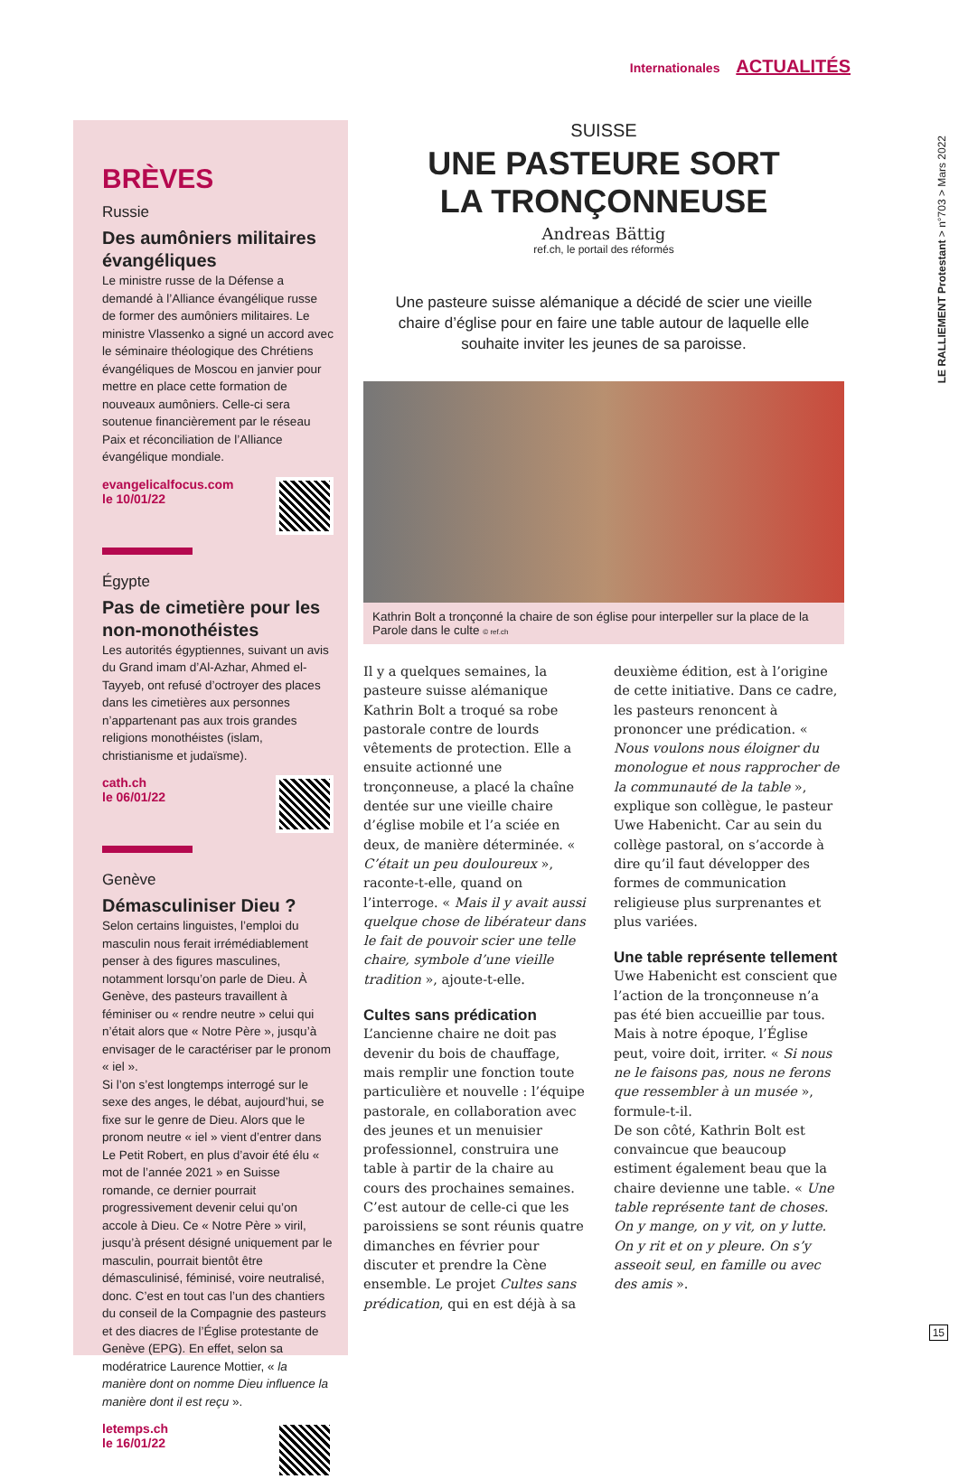Internationales ACTUALITÉS
BRÈVES
Russie
Des aumôniers militaires évangéliques
Le ministre russe de la Défense a demandé à l’Alliance évangélique russe de former des aumôniers militaires. Le ministre Vlassenko a signé un accord avec le séminaire théologique des Chrétiens évangéliques de Moscou en janvier pour mettre en place cette formation de nouveaux aumôniers. Celle-ci sera soutenue financièrement par le réseau Paix et réconciliation de l’Alliance évangélique mondiale.
evangelicalfocus.com
le 10/01/22
Égypte
Pas de cimetière pour les non-monothéistes
Les autorités égyptiennes, suivant un avis du Grand imam d’Al-Azhar, Ahmed el-Tayyeb, ont refusé d’octroyer des places dans les cimetières aux personnes n’appartenant pas aux trois grandes religions monothéistes (islam, christianisme et judaïsme).
cath.ch
le 06/01/22
Genève
Démasculiniser Dieu ?
Selon certains linguistes, l’emploi du masculin nous ferait irrémédiablement penser à des figures masculines, notamment lorsqu’on parle de Dieu. À Genève, des pasteurs travaillent à féminiser ou « rendre neutre » celui qui n’était alors que « Notre Père », jusqu’à envisager de le caractériser par le pronom « iel ».
Si l’on s’est longtemps interrogé sur le sexe des anges, le débat, aujourd’hui, se fixe sur le genre de Dieu. Alors que le pronom neutre « iel » vient d’entrer dans Le Petit Robert, en plus d’avoir été élu « mot de l’année 2021 » en Suisse romande, ce dernier pourrait progressivement devenir celui qu’on accole à Dieu. Ce « Notre Père » viril, jusqu’à présent désigné uniquement par le masculin, pourrait bientôt être démasculinisé, féminisé, voire neutralisé, donc. C’est en tout cas l’un des chantiers du conseil de la Compagnie des pasteurs et des diacres de l’Église protestante de Genève (EPG). En effet, selon sa modératrice Laurence Mottier, « la manière dont on nomme Dieu influence la manière dont il est reçu ».
letemps.ch
le 16/01/22
SUISSE
UNE PASTEURE SORT
LA TRONÇONNEUSE
Andreas Bättig
ref.ch, le portail des réformés
Une pasteure suisse alémanique a décidé de scier une vieille chaire d’église pour en faire une table autour de laquelle elle souhaite inviter les jeunes de sa paroisse.
Kathrin Bolt a tronçonné la chaire de son église pour interpeller sur la place de la Parole dans le culte © ref.ch
Il y a quelques semaines, la pasteure suisse alémanique Kathrin Bolt a troqué sa robe pastorale contre de lourds vêtements de protection. Elle a ensuite actionné une tronçonneuse, a placé la chaîne dentée sur une vieille chaire d’église mobile et l’a sciée en deux, de manière déterminée. « C’était un peu douloureux », raconte-t-elle, quand on l’interroge. « Mais il y avait aussi quelque chose de libérateur dans le fait de pouvoir scier une telle chaire, symbole d’une vieille tradition », ajoute-t-elle.
Cultes sans prédication
L’ancienne chaire ne doit pas devenir du bois de chauffage, mais remplir une fonction toute particulière et nouvelle : l’équipe pastorale, en collaboration avec des jeunes et un menuisier professionnel, construira une table à partir de la chaire au cours des prochaines semaines.
C’est autour de celle-ci que les paroissiens se sont réunis quatre dimanches en février pour discuter et prendre la Cène ensemble. Le projet Cultes sans prédication, qui en est déjà à sa deuxième édition, est à l’origine de cette initiative. Dans ce cadre, les pasteurs renoncent à prononcer une prédication. « Nous voulons nous éloigner du monologue et nous rapprocher de la communauté de la table », explique son collègue, le pasteur Uwe Habenicht. Car au sein du collège pastoral, on s’accorde à dire qu’il faut développer des formes de communication religieuse plus surprenantes et plus variées.
Une table représente tellement
Uwe Habenicht est conscient que l’action de la tronçonneuse n’a pas été bien accueillie par tous. Mais à notre époque, l’Église peut, voire doit, irriter. « Si nous ne le faisons pas, nous ne ferons que ressembler à un musée », formule-t-il.
De son côté, Kathrin Bolt est convaincue que beaucoup estiment également beau que la chaire devienne une table. « Une table représente tant de choses. On y mange, on y vit, on y lutte. On y rit et on y pleure. On s’y asseoit seul, en famille ou avec des amis ».
LE RALLIEMENT Protestant > n°703 > Mars 2022
15